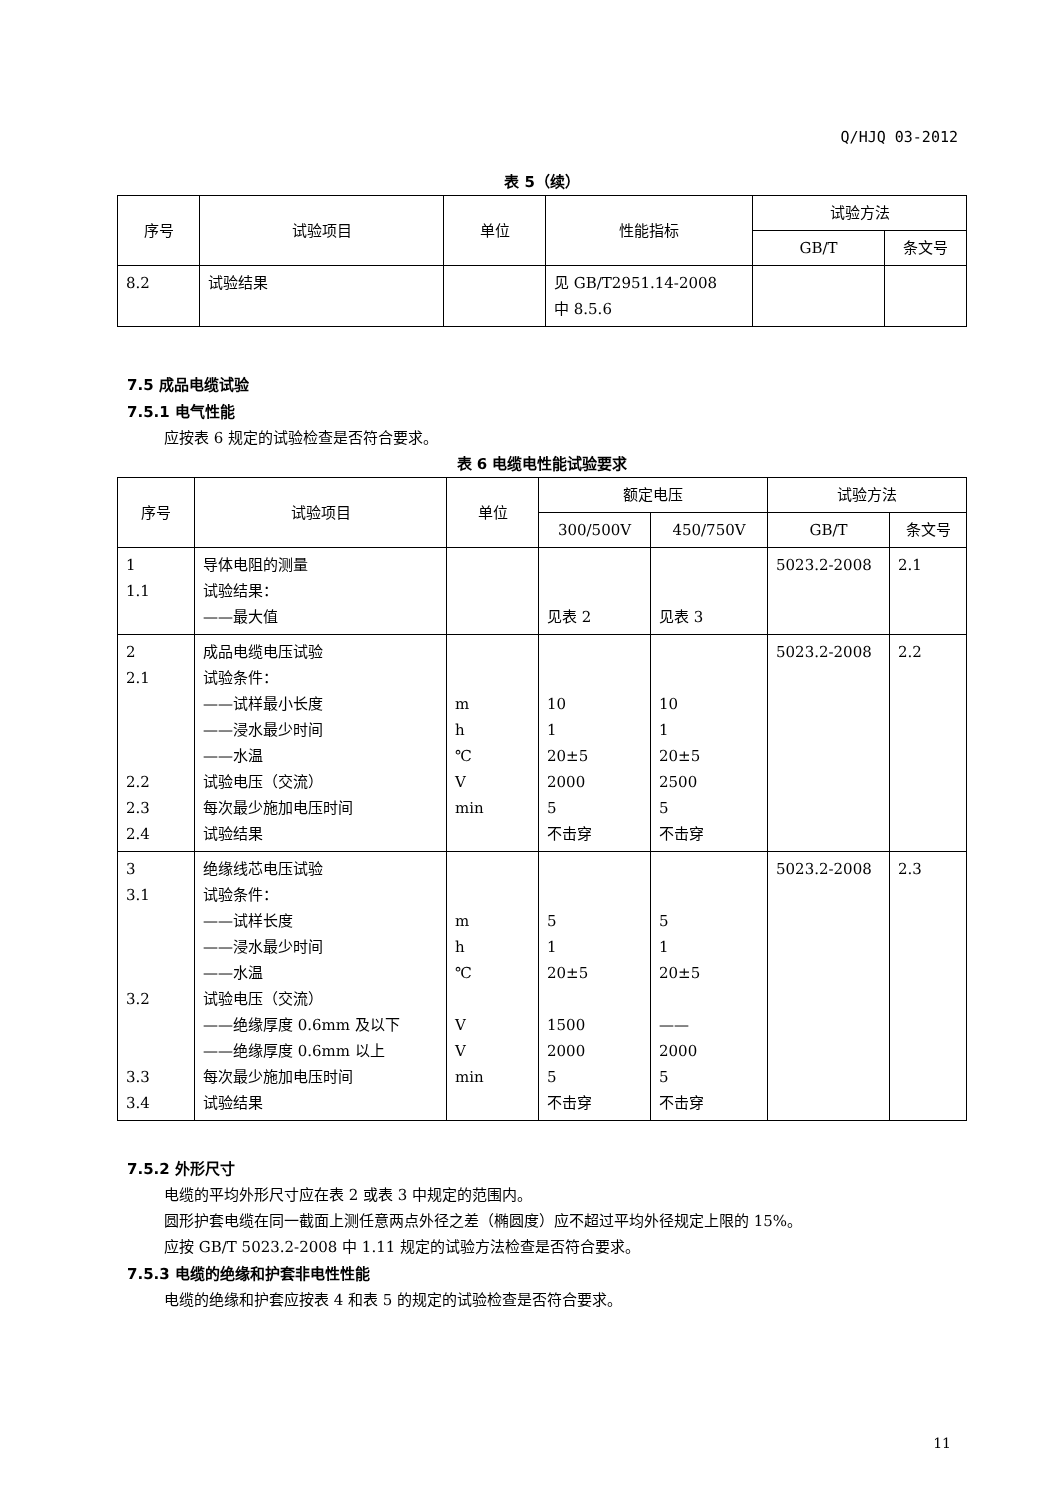Q/HJQ 03-2012
表 5（续）
| 序号 | 试验项目 | 单位 | 性能指标 | 试验方法 | |
| --- | --- | --- | --- | --- | --- |
| | | | | GB/T | 条文号 |
| 8.2 | 试验结果 | | 见 GB/T2951.14-2008 中 8.5.6 | | |
7.5 成品电缆试验
7.5.1 电气性能
应按表 6 规定的试验检查是否符合要求。
表 6 电缆电性能试验要求
| 序号 | 试验项目 | 单位 | 额定电压 | | 试验方法 | |
| --- | --- | --- | --- | --- | --- | --- |
| | | | 300/500V | 450/750V | GB/T | 条文号 |
| 1 1.1 | 导体电阻的测量 试验结果： ——最大值 | | 见表 2 | 见表 3 | 5023.2-2008 | 2.1 |
| 2 2.1 2.2 2.3 2.4 | 成品电缆电压试验 试验条件： ——试样最小长度 ——浸水最少时间 ——水温 试验电压（交流） 每次最少施加电压时间 试验结果 | m h ℃ V min | 10 1 20±5 2000 5 不击穿 | 10 1 20±5 2500 5 不击穿 | 5023.2-2008 | 2.2 |
| 3 3.1 3.2 3.3 3.4 | 绝缘线芯电压试验 试验条件： ——试样长度 ——浸水最少时间 ——水温 试验电压（交流） ——绝缘厚度 0.6mm 及以下 ——绝缘厚度 0.6mm 以上 每次最少施加电压时间 试验结果 | m h ℃ V V min | 5 1 20±5 1500 2000 5 不击穿 | 5 1 20±5 —— 2000 5 不击穿 | 5023.2-2008 | 2.3 |
7.5.2 外形尺寸
电缆的平均外形尺寸应在表 2 或表 3 中规定的范围内。
圆形护套电缆在同一截面上测任意两点外径之差（椭圆度）应不超过平均外径规定上限的 15%。
应按 GB/T 5023.2-2008 中 1.11 规定的试验方法检查是否符合要求。
7.5.3 电缆的绝缘和护套非电性性能
电缆的绝缘和护套应按表 4 和表 5 的规定的试验检查是否符合要求。
11